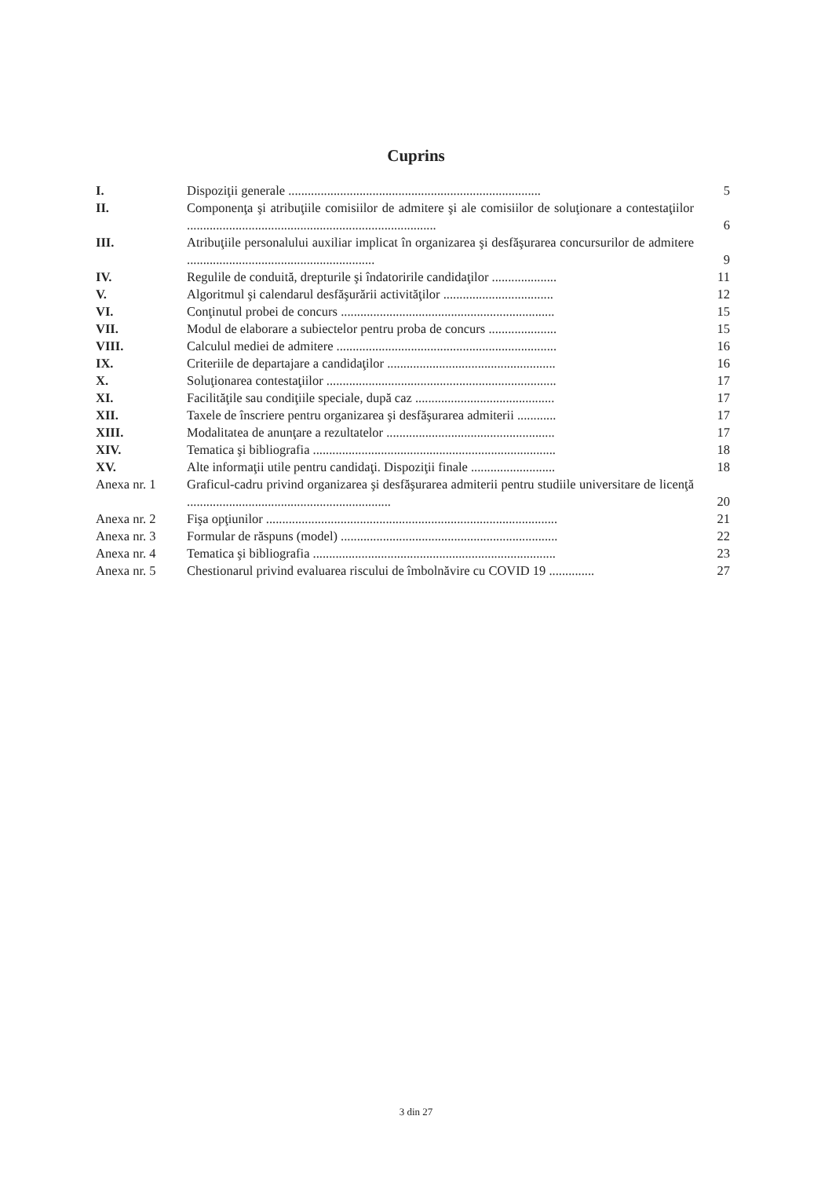Cuprins
| I. | Dispoziţii generale .............................................................................. | 5 |
| II. | Componenţa şi atribuţiile comisiilor de admitere şi ale comisiilor de soluţionare a contestaţiilor ............................................................................. | 6 |
| III. | Atribuţiile personalului auxiliar implicat în organizarea şi desfăşurarea concursurilor de admitere .......................................................... | 9 |
| IV. | Regulile de conduită, drepturile şi îndatoririle candidaţilor .................... | 11 |
| V. | Algoritmul şi calendarul desfăşurării activităţilor .................................. | 12 |
| VI. | Conţinutul probei de concurs .................................................................. | 15 |
| VII. | Modul de elaborare a subiectelor pentru proba de concurs ..................... | 15 |
| VIII. | Calculul mediei de admitere .................................................................... | 16 |
| IX. | Criteriile de departajare a candidaţilor .................................................... | 16 |
| X. | Soluţionarea contestaţiilor ....................................................................... | 17 |
| XI. | Facilităţile sau condiţiile speciale, după caz ........................................... | 17 |
| XII. | Taxele de înscriere pentru organizarea şi desfăşurarea admiterii ............ | 17 |
| XIII. | Modalitatea de anunţare a rezultatelor .................................................... | 17 |
| XIV. | Tematica şi bibliografia ........................................................................... | 18 |
| XV. | Alte informaţii utile pentru candidaţi. Dispoziţii finale .......................... | 18 |
| Anexa nr. 1 | Graficul-cadru privind organizarea şi desfăşurarea admiterii pentru studiile universitare de licenţă ............................................................... | 20 |
| Anexa nr. 2 | Fişa opţiunilor .......................................................................................... | 21 |
| Anexa nr. 3 | Formular de răspuns (model) ................................................................... | 22 |
| Anexa nr. 4 | Tematica şi bibliografia ........................................................................... | 23 |
| Anexa nr. 5 | Chestionarul privind evaluarea riscului de îmbolnăvire cu COVID 19 .............. | 27 |
3 din 27